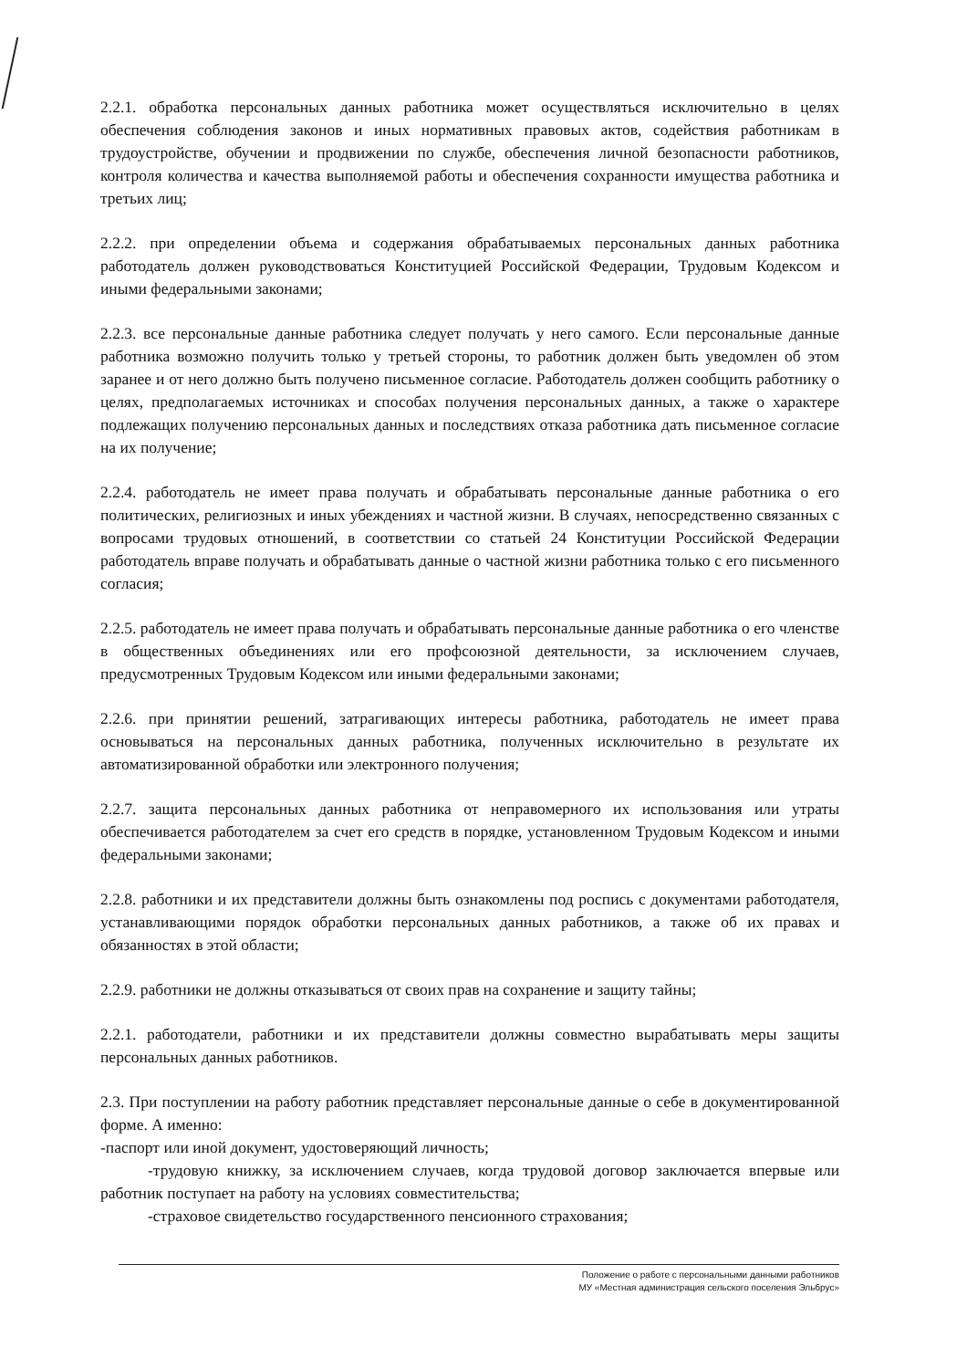2.2.1. обработка персональных данных работника может осуществляться исключительно в целях обеспечения соблюдения законов и иных нормативных правовых актов, содействия работникам в трудоустройстве, обучении и продвижении по службе, обеспечения личной безопасности работников, контроля количества и качества выполняемой работы и обеспечения сохранности имущества работника и третьих лиц;
2.2.2. при определении объема и содержания обрабатываемых персональных данных работника работодатель должен руководствоваться Конституцией Российской Федерации, Трудовым Кодексом и иными федеральными законами;
2.2.3. все персональные данные работника следует получать у него самого. Если персональные данные работника возможно получить только у третьей стороны, то работник должен быть уведомлен об этом заранее и от него должно быть получено письменное согласие. Работодатель должен сообщить работнику о целях, предполагаемых источниках и способах получения персональных данных, а также о характере подлежащих получению персональных данных и последствиях отказа работника дать письменное согласие на их получение;
2.2.4. работодатель не имеет права получать и обрабатывать персональные данные работника о его политических, религиозных и иных убеждениях и частной жизни. В случаях, непосредственно связанных с вопросами трудовых отношений, в соответствии со статьей 24 Конституции Российской Федерации работодатель вправе получать и обрабатывать данные о частной жизни работника только с его письменного согласия;
2.2.5. работодатель не имеет права получать и обрабатывать персональные данные работника о его членстве в общественных объединениях или его профсоюзной деятельности, за исключением случаев, предусмотренных Трудовым Кодексом или иными федеральными законами;
2.2.6. при принятии решений, затрагивающих интересы работника, работодатель не имеет права основываться на персональных данных работника, полученных исключительно в результате их автоматизированной обработки или электронного получения;
2.2.7. защита персональных данных работника от неправомерного их использования или утраты обеспечивается работодателем за счет его средств в порядке, установленном Трудовым Кодексом и иными федеральными законами;
2.2.8. работники и их представители должны быть ознакомлены под роспись с документами работодателя, устанавливающими порядок обработки персональных данных работников, а также об их правах и обязанностях в этой области;
2.2.9. работники не должны отказываться от своих прав на сохранение и защиту тайны;
2.2.1. работодатели, работники и их представители должны совместно вырабатывать меры защиты персональных данных работников.
2.3. При поступлении на работу работник представляет персональные данные о себе в документированной форме. А именно:
-паспорт или иной документ, удостоверяющий личность;
-трудовую книжку, за исключением случаев, когда трудовой договор заключается впервые или работник поступает на работу на условиях совместительства;
-страховое свидетельство государственного пенсионного страхования;
Положение о работе с персональными данными работников
МУ «Местная администрация сельского поселения Эльбрус»